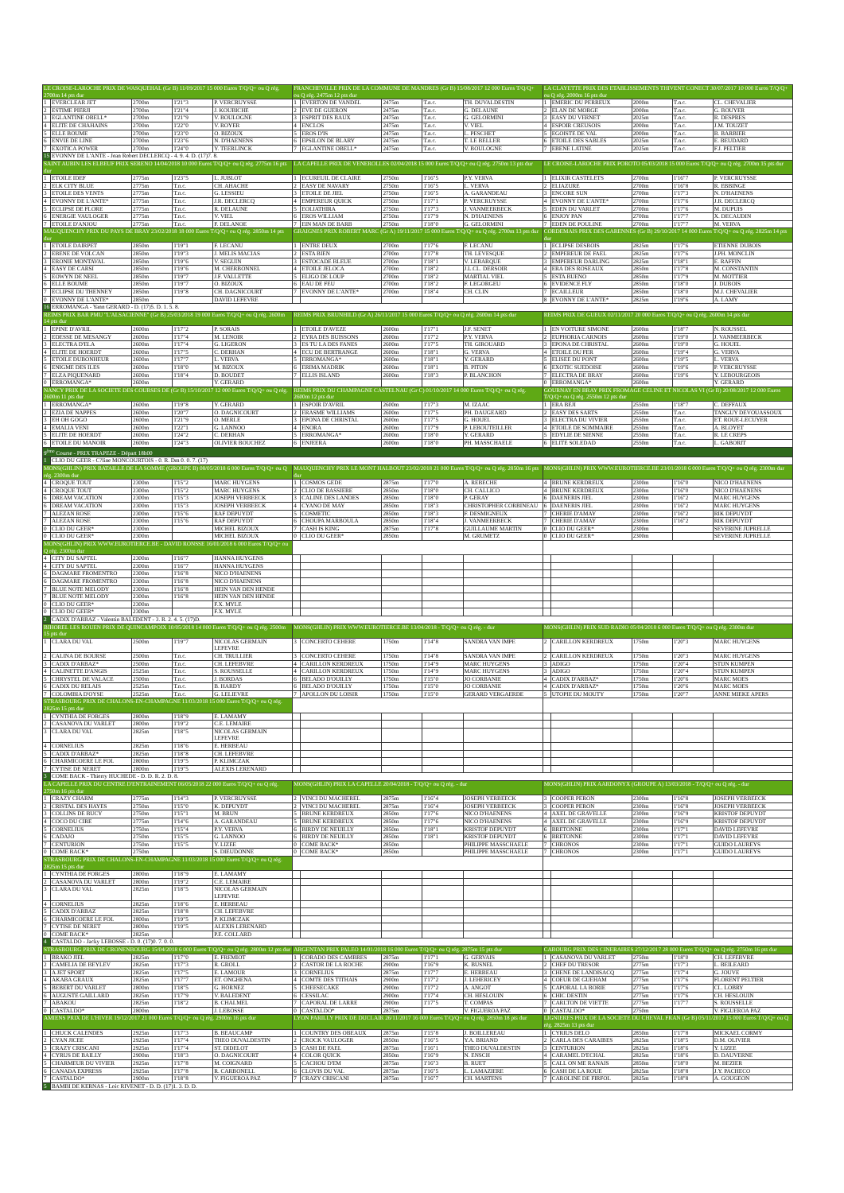| LE CROISE-LAROCHE PRIX DE WASQUEHAL (Gr B) 11/09/2017 15 000 Euros T/Q/Q+ ou Q rég. 2700m 14 pts dur | | | | | FRANCHEVILLE PRIX DE LA COMMUNE DE MANDRES (Gr B) 15/08/2017 12 000 Euros T/Q/Q+ ou Q rég. 2475m 12 pts dur | | | | | LA CLAYETTE PRIX DES ETABLISSEMENTS THIVENT CONECT 30/07/2017 10 000 Euros T/Q/Q+ ou Q rég. 2000m 16 pts dur | | | | |
| 1 | EVERCLEAR JET | 2700m | 1'21"3 | P. VERCRUYSSE | 1 | EVERTON DE VANDEL | 2475m | T.n.c. | TH. DUVALDESTIN | 1 | EMERIC DU PERREUX | 2000m | T.n.c. | CL. CHEVALIER |
| 2 | ESTIME PIERJI | 2700m | 1'21"4 | J. KOUBICHE | 2 | EVE DE GUERON | 2475m | T.n.c. | G. DELAUNE | 2 | ELAN DE MORGE | 2000m | T.n.c. | G. BOUYER |
| 3 | EGLANTINE OBELL* | 2700m | 1'21"9 | V. BOULOGNE | 3 | ESPRIT DES BAUX | 2475m | T.n.c. | G. GELORMINI | 3 | EASY DU VERNET | 2025m | T.n.c. | R. DESPRES |
| 4 | ELITE DE CHAHAINS | 2700m | 1'22"0 | V. ROYER | 4 | ENCLOS | 2475m | T.n.c. | V. VIEL | 4 | ESPOIR CREUSOIS | 2000m | T.n.c. | J.M. TOUZET |
| 5 | ELLE BOUME | 2700m | 1'23"0 | O. BIZOUX | 5 | EROS D'IS | 2475m | T.n.c. | L. PESCHET | 5 | EGOISTE DE VAL | 2000m | T.n.c. | B. BARBIER |
| 6 | ENVIE DE LINE | 2700m | 1'23"6 | N. D'HAENENS | 6 | EPSILON DE BLARY | 2475m | T.n.c. | T. LE BELLER | 6 | ETOILE DES SABLES | 2025m | T.n.c. | E. BEUDARD |
| 7 | EXOTICA POWER | 2700m | 1'24"0 | Y. TEERLINCK | 7 | EGLANTINE OBELL* | 2475m | T.n.c. | V. BOULOGNE | 7 | EBENE LATINE | 2025m | T.n.c. | F.J. PELTIER |
| 15 | EVONNY DE L'ANTE - Jean Robert DECLERCQ - 4. 9. 4. D. (17)7. 8. | | | | | | | | | | | | | |
| SAINT AUBIN LES ELBEUF PRIX SERENO 14/04/2018 10 000 Euros T/Q/Q+ ou Q rég. 2775m 16 pts dur | | | | | LA CAPELLE PRIX DE VENEROLLES 02/04/2018 15 000 Euros T/Q/Q+ ou Q rég. 2750m 13 pts dur | | | | | LE CROISE-LAROCHE PRIX POROTO 05/03/2018 15 000 Euros T/Q/Q+ ou Q rég. 2700m 15 pts dur | | | | |
| 1 | ETOILE IDEF | 2775m | 1'23"5 | L. JUBLOT | 1 | ECUREUIL DE CLAIRE | 2750m | 1'16"5 | P.Y. VERVA | 1 | ELIXIR CASTELETS | 2700m | 1'16"7 | P. VERCRUYSSE |
| 2 | ELK CITY BLUE | 2775m | T.n.c. | CH. AHACHE | 2 | EASY DE NAVARY | 2750m | 1'16"5 | L. VERVA | 2 | ELIAZURE | 2700m | 1'16"8 | R. EBBINGE |
| 3 | ETOILE DES VENTS | 2775m | T.n.c. | G. LESSIEU | 3 | ETOILE DE JIEL | 2750m | 1'16"5 | A. GARANDEAU | 3 | ENCORE SUN | 2700m | 1'17"3 | N. D'HAENENS |
| 4 | EVONNY DE L'ANTE* | 2775m | T.n.c. | J.R. DECLERCQ | 4 | EMPEREUR QUICK | 2750m | 1'17"1 | P. VERCRUYSSE | 4 | EVONNY DE L'ANTE* | 2700m | 1'17"6 | J.R. DECLERCQ |
| 5 | ECLIPSE DE FLORE | 2775m | T.n.c. | R. DELAUNE | 5 | EOLIATHIRA | 2750m | 1'17"3 | J. VANMEERBECK | 5 | EDEN DU VARLET | 2700m | 1'17"6 | M. DUPUIS |
| 6 | ENERGIE VAULOGER | 2775m | T.n.c. | V. VIEL | 6 | EROS WILLIAM | 2750m | 1'17"9 | N. D'HAENENS | 6 | ENJOY PAN | 2700m | 1'17"7 | X. DECAUDIN |
| 7 | ETOILE D'ANJOU | 2775m | T.n.c. | F. DELANOE | 7 | EIN MAN DE BARB | 2750m | 1'18"0 | G. GELORMINI | 7 | EDEN DE POULINE | 2700m | 1'17"7 | M. VERVA |
| MAUQUENCHY PRIX DU PAYS DE BRAY 23/02/2018 18 000 Euros T/Q/Q+ ou Q rég. 2850m 14 pts dur | | | | | GRAIGNES PRIX ROBERT MARC (Gr A) 19/11/2017 15 000 Euros T/Q/Q+ ou Q rég. 2700m 13 pts dur | | | | | CORDEMAIS PRIX DES GARENNES (Gr B) 29/10/2017 14 000 Euros T/Q/Q+ ou Q rég. 2825m 14 pts dur | | | | |
| 1 | ETOILE DAIRPET | 2850m | 1'19"1 | F. LECANU | 1 | ENTRE DEUX | 2700m | 1'17"6 | F. LECANU | 1 | ECLIPSE DESBOIS | 2825m | 1'17"6 | ETIENNE DUBOIS |
| 2 | EBENE DE VOLCAN | 2850m | 1'19"3 | J. MELIS MACIAS | 2 | ESTA BIEN | 2700m | 1'17"8 | TH. LEVESQUE | 2 | EMPEREUR DE FAEL | 2825m | 1'17"6 | J.PH. MONCLIN |
| 3 | ERONIE MONTAVAL | 2850m | 1'19"6 | V. SEGUIN | 3 | ESTOCADE BLEUE | 2700m | 1'18"1 | V. LEBARQUE | 3 | EMPEREUR DARLING | 2825m | 1'18"1 | E. RAFFIN |
| 4 | EASY DE CARSI | 2850m | 1'19"6 | M. CHERBONNEL | 4 | ETOILE JELOCA | 2700m | 1'18"2 | J.L.CL. DERSOIR | 4 | ERA DES ROSEAUX | 2850m | 1'17"8 | M. CONSTANTIN |
| 5 | EOWYN DE NEEL | 2850m | 1'19"7 | J.F. VALLETTE | 5 | ELIGO DE LOUP | 2700m | 1'18"2 | MARTIAL VIEL | 5 | ESTA BUENO | 2850m | 1'17"9 | M. MOTTIER |
| 6 | ELLE BOUME | 2850m | 1'19"7 | O. BIZOUX | 6 | EAU DE FEU | 2700m | 1'18"2 | F. LEGORGEU | 6 | EVIDENCE FLY | 2850m | 1'18"0 | J. DUBOIS |
| 7 | ECLIPSE DU THENNEY | 2850m | 1'19"8 | CH. DAGNICOURT | 7 | EVONNY DE L'ANTE* | 2700m | 1'18"4 | CH. CLIN | 7 | ECAILLEUR | 2850m | 1'18"0 | M.J. CHEVALIER |
| 0 | EVONNY DE L'ANTE* | 2850m | | DAVID LEFEVRE | | | | | | 8 | EVONNY DE L'ANTE* | 2825m | 1'19"6 | A. LAMY |
| 16 | ERROMANGA - Yann GERARD - D. (17)5. D. 1. 5. 8. | | | | | | | | | | | | | |
| REIMS PRIX BAR PMU "L'ALSACIENNE" (Gr B) 25/03/2018 19 000 Euros T/Q/Q+ ou Q rég. 2600m 14 pts dur | | | | | REIMS PRIX BRUNHILD (Gr A) 26/11/2017 15 000 Euros T/Q/Q+ ou Q rég. 2600m 14 pts dur | | | | | REIMS PRIX DE GUEUX 02/11/2017 20 000 Euros T/Q/Q+ ou Q rég. 2600m 14 pts dur | | | | |
| 1 | EPINE D'AVRIL | 2600m | 1'17"2 | P. SORAIS | 1 | ETOILE D'AVEZE | 2600m | 1'17"1 | J.F. SENET | 1 | EN VOITURE SIMONE | 2600m | 1'18"7 | N. ROUSSEL |
| 2 | EDESSE DE MESANGY | 2600m | 1'17"4 | M. LENOIR | 2 | EYRA DES BUISSONS | 2600m | 1'17"2 | P.Y. VERVA | 2 | EUPHORIA CARNOIS | 2600m | 1'19"0 | J. VANMEERBECK |
| 3 | ELECTRA D'ELA | 2600m | 1'17"4 | G. LIGERON | 3 | ES TU LA DES FANES | 2600m | 1'17"5 | TH. GIROUARD | 3 | EPONA DE CHRISTAL | 2600m | 1'19"0 | G. HOUEL |
| 4 | ELITE DE HOERDT | 2600m | 1'17"5 | C. DERHAN | 4 | ECU DE BERTRANGE | 2600m | 1'18"1 | G. VERVA | 4 | ETOILE DU FER | 2600m | 1'19"4 | G. VERVA |
| 5 | ETOILE DUBONHEUR | 2600m | 1'17"7 | L. VERVA | 5 | ERROMANGA* | 2600m | 1'18"1 | Y. GERARD | 5 | ELISEE DU PONT | 2600m | 1'19"5 | L. VERVA |
| 6 | ENIGME DES ILES | 2600m | 1'18"0 | M. BIZOUX | 6 | ERIMA MADRIK | 2600m | 1'18"1 | B. PITON | 6 | EXOTIC SUEDOISE | 2600m | 1'19"6 | P. VERCRUYSSE |
| 7 | ELZA PIQUENARD | 2600m | 1'18"4 | D. BOUDET | 7 | ELLIS ISLAND | 2600m | 1'18"3 | P. BLANCHON | 7 | ELECTRA DE BRAY | 2600m | 1'19"6 | Y. LEBOURGEOIS |
| 0 | ERROMANGA* | 2600m | | Y. GERARD | | | | | | 0 | ERROMANGA* | 2600m | | Y. GERARD |
| NANCY PRIX DE LA SOCIETE DES COURSES DE (Gr B) 15/10/2017 12 000 Euros T/Q/Q+ ou Q rég. 2600m 11 pts dur | | | | | REIMS PRIX DU CHAMPAGNE CASTELNAU (Gr C) 01/10/2017 14 000 Euros T/Q/Q+ ou Q rég. 2600m 12 pts dur | | | | | GOURNAY EN BRAY PRIX FROMAGE CELINE ET NICOLAS VI (Gr B) 20/08/2017 12 000 Euros T/Q/Q+ ou Q rég. 2550m 12 pts dur | | | | |
| 1 | ERROMANGA* | 2600m | 1'19"8 | Y. GERARD | 1 | ESPOIR D'AVRIL | 2600m | 1'17"3 | M. IZAAC | 1 | ERA BEJI | 2550m | 1'18"7 | C. DEFFAUX |
| 2 | EZIA DE NAPPES | 2600m | 1'20"7 | O. DAGNICOURT | 2 | ERASME WILLIAMS | 2600m | 1'17"5 | PH. DAUGEARD | 2 | EASY DES SARTS | 2550m | T.n.c. | TANGUY DEVOUASSOUX |
| 3 | EH OH GOGO | 2600m | 1'21"9 | O. MERLE | 3 | EPONA DE CHRISTAL | 2600m | 1'17"5 | G. HOUEL | 3 | ELECTRA DU VIVIER | 2550m | T.n.c. | ET. ROUE-LECUYER |
| 4 | EMALIA VENI | 2600m | 1'22"1 | G. LANNOO | 4 | ENORA | 2600m | 1'17"9 | P. LEBOUTEILLER | 4 | ETOILE DE SOMMAIRE | 2550m | T.n.c. | A. BLOYET |
| 5 | ELITE DE HOERDT | 2600m | 1'24"2 | C. DERHAN | 5 | ERROMANGA* | 2600m | 1'18"0 | Y. GERARD | 5 | EDYLIE DE SIENNE | 2550m | T.n.c. | R. LE CREPS |
| 6 | ETOILE DU MANOIR | 2600m | 1'24"3 | OLIVIER BOUCHEZ | 6 | ENJEERA | 2600m | 1'18"0 | PH. MASSCHAELE | 6 | ELITE SOLEDAD | 2550m | T.n.c. | L. GABORIT |
| 9<sup>ème</sup> Course - PRIX TRAPEZE - Départ 18h00 | | | | | | | | | | | | | | |
| 1 | CLIO DU GEER - C?line MONCOURTOIS - 0. R. Dm 0. 0. 7. (17) | | | | | | | | | | | | | |
| MONS(GHLIN) PRIX BATAILLE DE LA SOMME (GROUPE B) 08/05/2018 6 000 Euros T/Q/Q+ ou Q rég. 2300m dur | | | | | MAUQUENCHY PRIX LE MONT HALBOUT 23/02/2018 21 000 Euros T/Q/Q+ ou Q rég. 2850m 16 pts dur | | | | | MONS(GHLIN) PRIX WWW.EUROTIERCE.BE 23/01/2018 6 000 Euros T/Q/Q+ ou Q rég. 2300m dur | | | | |
| 4 | CROQUE TOUT | 2300m | 1'15"2 | MARC HUYGENS | 1 | COSMOS GEDE | 2875m | 1'17"0 | A. REBECHE | 4 | BRUNE KERDREUX | 2300m | 1'16"0 | NICO D'HAENENS |
| 4 | CROQUE TOUT | 2300m | 1'15"2 | MARC HUYGENS | 2 | CLIO DE BASSIERE | 2850m | 1'18"0 | CH. CALLICO | 4 | BRUNE KERDREUX | 2300m | 1'16"0 | NICO D'HAENENS |
| 6 | DREAM VACATION | 2300m | 1'15"3 | JOSEPH VERBEECK | 3 | CALINE DES LANDES | 2850m | 1'18"0 | P. GERAY | 6 | DAENERIS JIEL | 2300m | 1'16"2 | MARC HUYGENS |
| 6 | DREAM VACATION | 2300m | 1'15"3 | JOSEPH VERBEECK | 4 | CYANO DE MAY | 2850m | 1'18"3 | CHRISTOPHER CORBINEAU | 6 | DAENERIS JIEL | 2300m | 1'16"2 | MARC HUYGENS |
| 7 | ALEZAN ROSE | 2300m | 1'15"6 | RAF DEPUYDT | 5 | COSMETIC | 2850m | 1'18"3 | F. DESMIGNEUX | 7 | CHERIE D'AMAY | 2300m | 1'16"2 | RIK DEPUYDT |
| 7 | ALEZAN ROSE | 2300m | 1'15"6 | RAF DEPUYDT | 6 | CHOUPA MARBOULA | 2850m | 1'18"4 | J. VANMEERBECK | 7 | CHERIE D'AMAY | 2300m | 1'16"2 | RIK DEPUYDT |
| 0 | CLIO DU GEER* | 2300m | | MICHEL BIZOUX | 7 | CASH IS KING | 2875m | 1'17"8 | GUILLAUME MARTIN | 0 | CLIO DU GEER* | 2300m | | SEVERINE JUPRELLE |
| 0 | CLIO DU GEER* | 2300m | | MICHEL BIZOUX | 0 | CLIO DU GEER* | 2850m | | M. GRUMETZ | 0 | CLIO DU GEER* | 2300m | | SEVERINE JUPRELLE |
| MONS(GHLIN) PRIX WWW.EUROTIERCE.BE - DAVID RONSSE 16/01/2018 6 000 Euros T/Q/Q+ ou Q rég. 2300m dur | | | | | | | | | | | | | | |
| 4 | CITY DU SAPTEL | 2300m | 1'16"7 | HANNA HUYGENS | | | | | | | | | | |
| 4 | CITY DU SAPTEL | 2300m | 1'16"7 | HANNA HUYGENS | | | | | | | | | | |
| 6 | DAGMARE FROMENTRO | 2300m | 1'16"8 | NICO D'HAENENS | | | | | | | | | | |
| 6 | DAGMARE FROMENTRO | 2300m | 1'16"8 | NICO D'HAENENS | | | | | | | | | | |
| 7 | BLUE NOTE MELODY | 2300m | 1'16"8 | HEIN VAN DEN HENDE | | | | | | | | | | |
| 7 | BLUE NOTE MELODY | 2300m | 1'16"8 | HEIN VAN DEN HENDE | | | | | | | | | | |
| 0 | CLIO DU GEER* | 2300m | | F.X. MYLE | | | | | | | | | | |
| 0 | CLIO DU GEER* | 2300m | | F.X. MYLE | | | | | | | | | | |
| 2 | CADIX D'ARBAZ - Valentin BALEDENT - 3. R. 2. 4. 5. (17)D. | | | | | | | | | | | | | |
| BIHOREL LES ROUEN PRIX DE QUINCAMPOIX 10/05/2018 14 000 Euros T/Q/Q+ ou Q rég. 2500m 15 pts dur | | | | | MONS(GHLIN) PRIX WWW.EUROTIERCE.BE 13/04/2018 - T/Q/Q+ ou Q rég. - dur | | | | | MONS(GHLIN) PRIX SUD RADIO 05/04/2018 6 000 Euros T/Q/Q+ ou Q rég. 2300m dur | | | | |
| 1 | CLARA DU VAL | 2500m | 1'19"7 | NICOLAS GERMAIN LEFEVRE | 3 | CONCERTO CEHERE | 1750m | 1'14"8 | SANDRA VAN IMPE | 2 | CARILLON KERDREUX | 1750m | 1'20"3 | MARC HUYGENS |
| 2 | CALINA DE BOURSE | 2500m | T.n.c. | CH. TRULLIER | 3 | CONCERTO CEHERE | 1750m | 1'14"8 | SANDRA VAN IMPE | 2 | CARILLON KERDREUX | 1750m | 1'20"3 | MARC HUYGENS |
| 3 | CADIX D'ARBAZ* | 2500m | T.n.c. | CH. LEFEBVRE | 4 | CARILLON KERDREUX | 1750m | 1'14"9 | MARC HUYGENS | 3 | ADIGO | 1750m | 1'20"4 | STIJN KUMPEN |
| 4 | CALINETTE D'ANGIS | 2525m | T.n.c. | S. ROUSSELLE | 4 | CARILLON KERDREUX | 1750m | 1'14"9 | MARC HUYGENS | 3 | ADIGO | 1750m | 1'20"4 | STIJN KUMPEN |
| 5 | CHRYSTEL DE VALACE | 2500m | T.n.c. | J. BORDAS | 6 | BELADO D'OUILLY | 1750m | 1'15"0 | JO CORBANIE | 4 | CADIX D'ARBAZ* | 1750m | 1'20"6 | MARC MOES |
| 6 | CADIX DU RELAIS | 2525m | T.n.c. | B. HARDY | 6 | BELADO D'OUILLY | 1750m | 1'15"0 | JO CORBANIE | 4 | CADIX D'ARBAZ* | 1750m | 1'20"6 | MARC MOES |
| 7 | COLOMBIA D'OYSE | 2525m | T.n.c. | G. LELIEVRE | 7 | APOLLON DU LOISIR | 1750m | 1'15"0 | GERARD VERGAERDE | 5 | UTOPIE DU MOUTY | 1750m | 1'20"7 | ANNE MIEKE APERS |
| STRASBOURG PRIX DE CHALONS-EN-CHAMPAGNE 11/03/2018 15 000 Euros T/Q/Q+ ou Q rég. 2825m 15 pts dur | | | | | | | | | | | | | | |
| 1 | CYNTHIA DE FORGES | 2800m | 1'18"9 | E. LAMAMY | | | | | | | | | | |
| 2 | CASANOVA DU VARLET | 2800m | 1'19"2 | C.E. LEMAIRE | | | | | | | | | | |
| 3 | CLARA DU VAL | 2825m | 1'18"5 | NICOLAS GERMAIN LEFEVRE | | | | | | | | | | |
| 4 | CORNELIUS | 2825m | 1'18"6 | E. HERBEAU | | | | | | | | | | |
| 5 | CADIX D'ARBAZ* | 2825m | 1'18"8 | CH. LEFEBVRE | | | | | | | | | | |
| 6 | CHARMICOERE LE FOL | 2800m | 1'19"5 | P. KLIMCZAK | | | | | | | | | | |
| 7 | CYTISE DE NERET | 2800m | 1'19"5 | ALEXIS LERENARD | | | | | | | | | | |
| 3 | COME BACK - Thierry HUCHEDE - D. D. R. 2. D. 8. | | | | | | | | | | | | | |
| LA CAPELLE PRIX DU CENTRE D'ENTRAINEMENT 06/05/2018 22 000 Euros T/Q/Q+ ou Q rég. 2750m 16 pts dur | | | | | MONS(GHLIN) PRIX LA CAPELLE 20/04/2018 - T/Q/Q+ ou Q rég. - dur | | | | | MONS(GHLIN) PRIX AARDONYX (GROUPE A) 13/03/2018 - T/Q/Q+ ou Q rég. - dur | | | | |
| 1 | CRAZY CHARM | 2775m | 1'14"3 | P. VERCRUYSSE | 2 | VINCI DU MACHEREL | 2875m | 1'16"4 | JOSEPH VERBEECK | 3 | COOPER PERON | 2300m | 1'16"8 | JOSEPH VERBEECK |
| 2 | CRISTAL DES HAYES | 2750m | 1'15"0 | K. DEPUYDT | 2 | VINCI DU MACHEREL | 2875m | 1'16"4 | JOSEPH VERBEECK | 3 | COOPER PERON | 2300m | 1'16"8 | JOSEPH VERBEECK |
| 3 | COLLINS DE BUCY | 2750m | 1'15"1 | M. BRUN | 5 | BRUNE KERDREUX | 2850m | 1'17"6 | NICO D'HAENENS | 4 | AXEL DE GRAVELLE | 2300m | 1'16"9 | KRISTOF DEPUYDT |
| 4 | COCO DU CIRE | 2775m | 1'14"6 | A. GARANDEAU | 5 | BRUNE KERDREUX | 2850m | 1'17"6 | NICO D'HAENENS | 4 | AXEL DE GRAVELLE | 2300m | 1'16"9 | KRISTOF DEPUYDT |
| 5 | CORNELIUS | 2750m | 1'15"4 | P.Y. VERVA | 6 | BIRDY DE NEUILLY | 2850m | 1'18"1 | KRISTOF DEPUYDT | 6 | BRETONNE | 2300m | 1'17"1 | DAVID LEFEVRE |
| 6 | CADAJO | 2750m | 1'15"5 | G. LANNOO | 6 | BIRDY DE NEUILLY | 2850m | 1'18"1 | KRISTOF DEPUYDT | 6 | BRETONNE | 2300m | 1'17"1 | DAVID LEFEVRE |
| 7 | CENTURION | 2750m | 1'15"5 | Y. LIZEE | 0 | COME BACK* | 2850m | | PHILIPPE MASSCHAELE | 7 | CHRONOS | 2300m | 1'17"1 | GUIDO LAUREYS |
| 0 | COME BACK* | 2750m | | S. DIEUDONNE | 0 | COME BACK* | 2850m | | PHILIPPE MASSCHAELE | 7 | CHRONOS | 2300m | 1'17"1 | GUIDO LAUREYS |
| STRASBOURG PRIX DE CHALONS-EN-CHAMPAGNE 11/03/2018 15 000 Euros T/Q/Q+ ou Q rég. 2825m 15 pts dur | | | | | | | | | | | | | | |
| 1 | CYNTHIA DE FORGES | 2800m | 1'18"9 | E. LAMAMY | | | | | | | | | | |
| 2 | CASANOVA DU VARLET | 2800m | 1'19"2 | C.E. LEMAIRE | | | | | | | | | | |
| 3 | CLARA DU VAL | 2825m | 1'18"5 | NICOLAS GERMAIN LEFEVRE | | | | | | | | | | |
| 4 | CORNELIUS | 2825m | 1'18"6 | E. HERBEAU | | | | | | | | | | |
| 5 | CADIX D'ARBAZ | 2825m | 1'18"8 | CH. LEFEBVRE | | | | | | | | | | |
| 6 | CHARMICOERE LE FOL | 2800m | 1'19"5 | P. KLIMCZAK | | | | | | | | | | |
| 7 | CYTISE DE NERET | 2800m | 1'19"5 | ALEXIS LERENARD | | | | | | | | | | |
| 0 | COME BACK* | 2825m | | P.E. COLLARD | | | | | | | | | | |
| 4 | CASTALDO - Jacky LEBOSSE - D. 0. (17)0. 7. 0. 0. | | | | | | | | | | | | | |
| STRASBOURG PRIX DE CRONENBOURG 15/04/2018 6 000 Euros T/Q/Q+ ou Q rég. 2800m 12 pts dur | | | | | ARGENTAN PRIX PALEO 14/01/2018 16 000 Euros T/Q/Q+ ou Q rég. 2875m 15 pts dur | | | | | CABOURG PRIX DES CINERAIRES 27/12/2017 28 000 Euros T/Q/Q+ ou Q rég. 2750m 16 pts dur | | | | |
| 1 | BRAKO JIEL | 2825m | 1'17"0 | E. FREMIOT | 1 | CORADO DES CAMBRES | 2875m | 1'17"1 | G. GERVAIS | 1 | CASANOVA DU VARLET | 2750m | 1'18"0 | CH. LEFEBVRE |
| 2 | CAMELIA DE BEYLEV | 2825m | 1'17"3 | R. GROLL | 2 | CASTOR DE LA ROCHE | 2900m | 1'16"9 | K. BUSNEL | 2 | CHEF DU TRESOR | 2775m | 1'17"3 | L. BEILEARD |
| 3 | A JET SPORT | 2825m | 1'17"5 | E. LAMOUR | 3 | CORNELIUS | 2875m | 1'17"7 | E. HERBEAU | 3 | CHENE DE LANDISACQ | 2775m | 1'17"4 | G. JOUVE |
| 4 | AKABA GRAUX | 2825m | 1'17"7 | ET. ONGHENA | 4 | COMTE DES TITHAIS | 2900m | 1'17"2 | J. LEHERICEY | 4 | COEUR DE GUEHAM | 2775m | 1'17"6 | FLORENT PELTIER |
| 5 | BEBERT DU VARLET | 2800m | 1'18"5 | G. HORNEZ | 5 | CHEESECAKE | 2900m | 1'17"2 | A. ANGOT | 5 | CAPORAL LA BORIE | 2775m | 1'17"6 | CL. LOBRY |
| 6 | AUGUSTE GAILLARD | 2825m | 1'17"9 | V. BALEDENT | 6 | CESSILAC | 2900m | 1'17"4 | CH. HESLOUIN | 6 | CHIC DESTIN | 2775m | 1'17"6 | CH. HESLOUIN |
| 7 | ABAKOU | 2825m | 1'18"2 | B. CHALMEL | 7 | CAPORAL DE LARRE | 2900m | 1'17"5 | T. COMPAS | 7 | CARLTON DE VIETTE | 2775m | 1'17"7 | S. ROUSSELLE |
| 0 | CASTALDO* | 2800m | | J. LEBOSSE | 0 | CASTALDO* | 2875m | | V. FIGUEROA PAZ | 0 | CASTALDO* | 2750m | | V. FIGUEROA PAZ |
| AMIENS PRIX DE L'HIVER 19/12/2017 21 000 Euros T/Q/Q+ ou Q rég. 2900m 16 pts dur | | | | | LYON PARILLY PRIX DE DUCLAIR 26/11/2017 16 000 Euros T/Q/Q+ ou Q rég. 2850m 18 pts dur | | | | | LIGNIERES PRIX DE LA SOCIETE DU CHEVAL FRAN (Gr B) 05/11/2017 15 000 Euros T/Q/Q+ ou Q rég. 2825m 13 pts dur | | | | |
| 1 | CHUCK CALENDES | 2925m | 1'17"3 | B. BEAUCAMP | 1 | COUNTRY DES OBEAUX | 2875m | 1'15"8 | J. BOILLEREAU | 1 | CYRIUS DELO | 2850m | 1'17"8 | MICKAEL CORMY |
| 2 | CYAN JICEE | 2925m | 1'17"4 | THEO DUVALDESTIN | 2 | CROCK VAULOGER | 2850m | 1'16"5 | Y.A. BRIAND | 2 | CARLA DES CARAIBES | 2825m | 1'18"5 | D.M. OLIVIER |
| 3 | CRAZY CRISCANI | 2925m | 1'17"4 | ST. DIDELOT | 3 | CASH DE FAEL | 2875m | 1'16"1 | THEO DUVALDESTIN | 3 | CENTURION | 2825m | 1'18"6 | Y. LIZEE |
| 4 | CYRUS DE BAILLY | 2900m | 1'18"3 | O. DAGNICOURT | 4 | COLOR QUICK | 2850m | 1'16"9 | N. ENSCH | 4 | CARAMEL D'ECHAL | 2825m | 1'18"6 | D. DAUVERNE |
| 5 | CHARMEUR DU VIVIER | 2925m | 1'17"8 | M. COIGNARD | 5 | CACHOU D'EM | 2875m | 1'16"3 | B. RUET | 5 | CALL ON ME RANAIS | 2850m | 1'18"0 | M. BEZIER |
| 6 | CANADA EXPRESS | 2925m | 1'17"8 | R. CARBONELL | 6 | CLOVIS DU VAL | 2875m | 1'16"5 | L. LAMAZIERE | 6 | CASH DE LA ROUE | 2825m | 1'18"8 | J.Y. PACHECO |
| 7 | CASTALDO* | 2900m | 1'18"8 | V. FIGUEROA PAZ | 7 | CRAZY CRISCANI | 2875m | 1'16"7 | CH. MARTENS | 7 | CAROLINE DE FIRFOL | 2825m | 1'18"8 | A. GOUGEON |
| 5 | BAMBI DE KERNAS - Loic RIVENET - D. D. (17)1. 3. D. D. | | | | | | | | | | | | | |